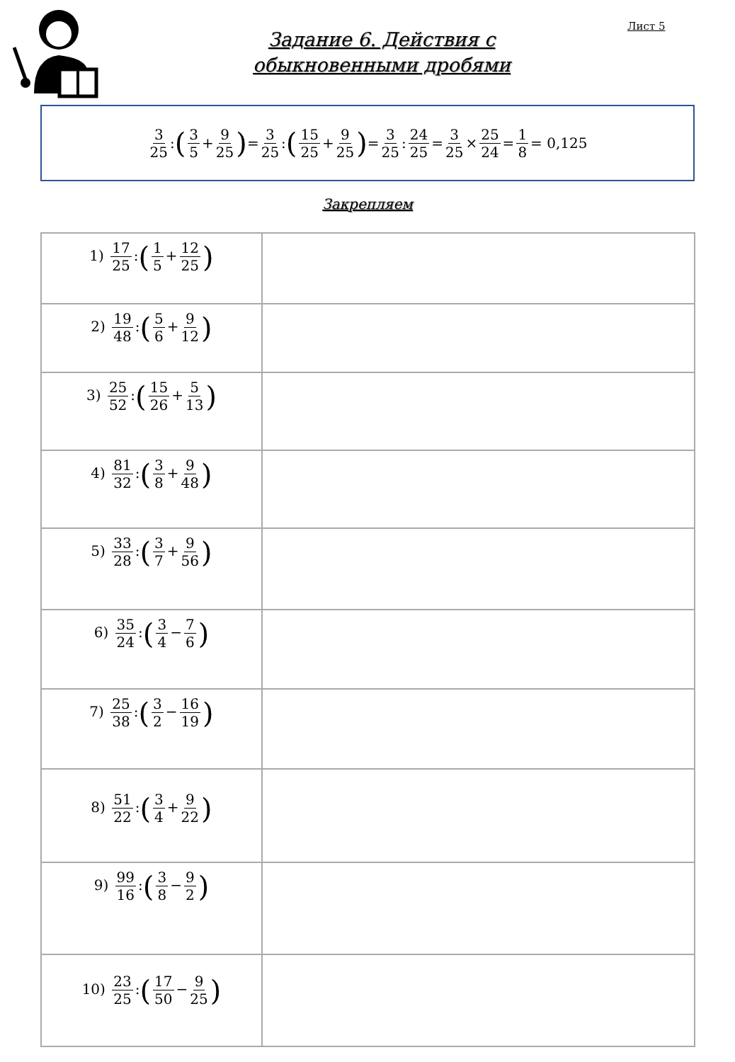Лист 5
Задание 6. Действия с
обыкновенными дробями
3 25: (3 5 + 9 25) = 3 25: (15 25 + 9 25) = 3 25: 24 25 = 3 25 × 25 24 = 1 8 = 0,125
Закрепляем
| 1) 17 25 : ( 1 5 + 12 25 ) | |
| 2) 19 48 : ( 5 6 + 9 12 ) | |
| 3) 25 52 : ( 15 26 + 5 13 ) | |
| 4) 81 32 : ( 3 8 + 9 48 ) | |
| 5) 33 28 : ( 3 7 + 9 56 ) | |
| 6) 35 24 : ( 3 4 − 7 6 ) | |
| 7) 25 38 : ( 3 2 − 16 19 ) | |
| 8) 51 22 : ( 3 4 + 9 22 ) | |
| 9) 99 16 : ( 3 8 − 9 2 ) | |
| 10) 23 25 : ( 17 50 − 9 25 ) | |